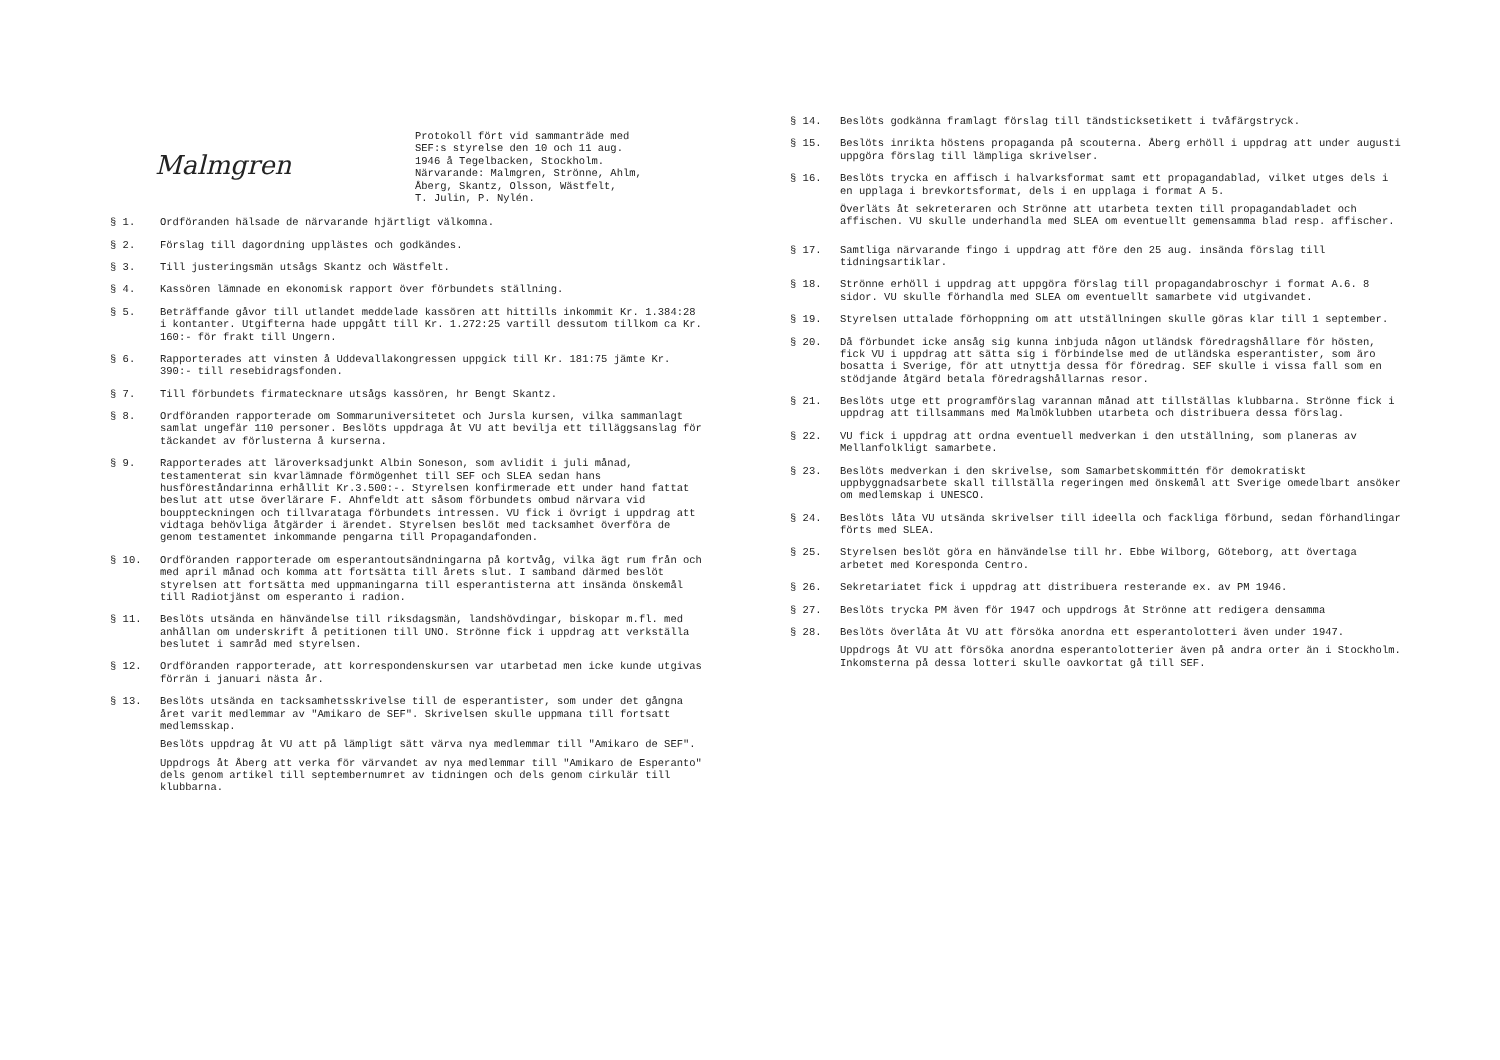Malmgren
Protokoll fört vid sammanträde med
SEF:s styrelse den 10 och 11 aug.
1946 å Tegelbacken, Stockholm.
Närvarande: Malmgren, Strönne, Ahlm,
Åberg, Skantz, Olsson, Wästfelt,
T. Julin, P. Nylén.
§ 1. Ordföranden hälsade de närvarande hjärtligt välkomna.
§ 2. Förslag till dagordning upplästes och godkändes.
§ 3. Till justeringsmän utsågs Skantz och Wästfelt.
§ 4. Kassören lämnade en ekonomisk rapport över förbundets ställning.
§ 5. Beträffande gåvor till utlandet meddelade kassören att hittills inkommit Kr. 1.384:28 i kontanter. Utgifterna hade uppgått till Kr. 1.272:25 vartill dessutom tillkom ca Kr. 160:- för frakt till Ungern.
§ 6. Rapporterades att vinsten å Uddevallakongressen uppgick till Kr. 181:75 jämte Kr. 390:- till resebidragsfonden.
§ 7. Till förbundets firmatecknare utsågs kassören, hr Bengt Skantz.
§ 8. Ordföranden rapporterade om Sommaruniversitetet och Jursla kursen, vilka sammanlagt samlat ungefär 110 personer. Beslöts uppdraga åt VU att bevilja ett tilläggsanslag för täckandet av förlusterna å kurserna.
§ 9. Rapporterades att läroverksadjunkt Albin Soneson, som avlidit i juli månad, testamenterat sin kvarlämnade förmögenhet till SEF och SLEA sedan hans husföreståndarinna erhållit Kr.3.500:-. Styrelsen konfirmerade ett under hand fattat beslut att utse överlärare F. Ahnfeldt att såsom förbundets ombud närvara vid bouppteckningen och tillvarataga förbundets intressen. VU fick i övrigt i uppdrag att vidtaga behövliga åtgärder i ärendet. Styrelsen beslöt med tacksamhet överföra de genom testamentet inkommande pengarna till Propagandafonden.
§ 10. Ordföranden rapporterade om esperantoutsändningarna på kortvåg, vilka ägt rum från och med april månad och komma att fortsätta till årets slut. I samband därmed beslöt styrelsen att fortsätta med uppmaningarna till esperantisterna att insända önskemål till Radiotjänst om esperanto i radion.
§ 11. Beslöts utsända en hänvändelse till riksdagsmän, landshövdingar, biskopar m.fl. med anhållan om underskrift å petitionen till UNO. Strönne fick i uppdrag att verkställa beslutet i samråd med styrelsen.
§ 12. Ordföranden rapporterade, att korrespondenskursen var utarbetad men icke kunde utgivas förrän i januari nästa år.
§ 13. Beslöts utsända en tacksamhetsskrivelse till de esperantister, som under det gångna året varit medlemmar av "Amikaro de SEF". Skrivelsen skulle uppmana till fortsatt medlemsskap.
Beslöts uppdrag åt VU att på lämpligt sätt värva nya medlemmar till "Amikaro de SEF".
Uppdrogs åt Åberg att verka för värvandet av nya medlemmar till "Amikaro de Esperanto" dels genom artikel till septembernumret av tidningen och dels genom cirkulär till klubbarna.
§ 14. Beslöts godkänna framlagt förslag till tändsticksetikett i tvåfärgstryck.
§ 15. Beslöts inrikta höstens propaganda på scouterna. Åberg erhöll i uppdrag att under augusti uppgöra förslag till lämpliga skrivelser.
§ 16. Beslöts trycka en affisch i halvarksformat samt ett propagandablad, vilket utges dels i en upplaga i brevkortsformat, dels i en upplaga i format A 5.
Överläts åt sekreteraren och Strönne att utarbeta texten till propagandabladet och affischen. VU skulle underhandla med SLEA om eventuellt gemensamma blad resp. affischer.
§ 17. Samtliga närvarande fingo i uppdrag att före den 25 aug. insända förslag till tidningsartiklar.
§ 18. Strönne erhöll i uppdrag att uppgöra förslag till propagandabroschyr i format A.6. 8 sidor. VU skulle förhandla med SLEA om eventuellt samarbete vid utgivandet.
§ 19. Styrelsen uttalade förhoppning om att utställningen skulle göras klar till 1 september.
§ 20. Då förbundet icke ansåg sig kunna inbjuda någon utländsk föredragshållare för hösten, fick VU i uppdrag att sätta sig i förbindelse med de utländska esperantister, som äro bosatta i Sverige, för att utnyttja dessa för föredrag. SEF skulle i vissa fall som en stödjande åtgärd betala föredragshållarnas resor.
§ 21. Beslöts utge ett programförslag varannan månad att tillställas klubbarna. Strönne fick i uppdrag att tillsammans med Malmöklubben utarbeta och distribuera dessa förslag.
§ 22. VU fick i uppdrag att ordna eventuell medverkan i den utställning, som planeras av Mellanfolkligt samarbete.
§ 23. Beslöts medverkan i den skrivelse, som Samarbetskommittén för demokratiskt uppbyggnadsarbete skall tillställa regeringen med önskemål att Sverige omedelbart ansöker om medlemskap i UNESCO.
§ 24. Beslöts låta VU utsända skrivelser till ideella och fackliga förbund, sedan förhandlingar förts med SLEA.
§ 25. Styrelsen beslöt göra en hänvändelse till hr. Ebbe Wilborg, Göteborg, att övertaga arbetet med Koresponda Centro.
§ 26. Sekretariatet fick i uppdrag att distribuera resterande ex. av PM 1946.
§ 27. Beslöts trycka PM även för 1947 och uppdrogs åt Strönne att redigera densamma
§ 28. Beslöts överlåta åt VU att försöka anordna ett esperantolotteri även under 1947.
Uppdrogs åt VU att försöka anordna esperantolotterier även på andra orter än i Stockholm. Inkomsterna på dessa lotteri skulle oavkortat gå till SEF.